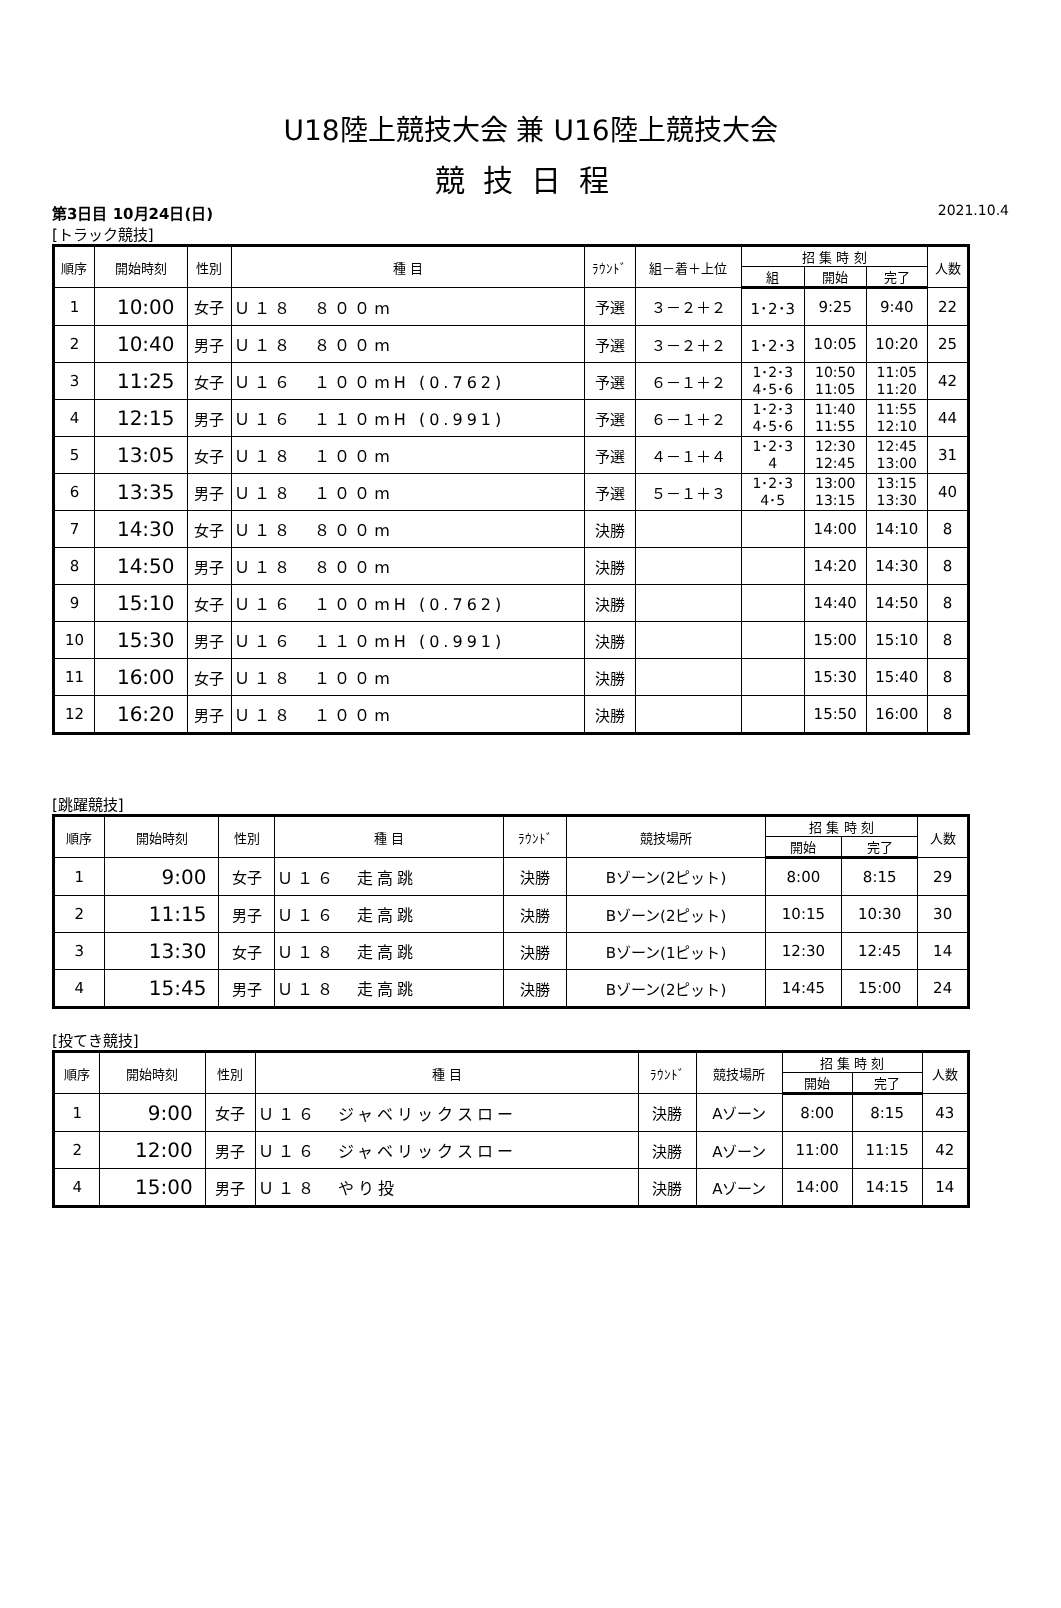U18陸上競技大会 兼 U16陸上競技大会
競技日程
第3日目 10月24日(日) 2021.10.4
[トラック競技]
| 順序 | 開始時刻 | 性別 | 種 目 | ﾗｳﾝﾄﾞ | 組－着＋上位 | 招 集 時 刻 | | | 人数 |
| --- | --- | --- | --- | --- | --- | --- | --- | --- | --- |
| | | | | | | 組 | 開始 | 完了 | |
| 1 | 10:00 | 女子 | Ｕ１８ ８００m | 予選 | ３－２＋２ | 1･2･3 | 9:25 | 9:40 | 22 |
| 2 | 10:40 | 男子 | Ｕ１８ ８００m | 予選 | ３－２＋２ | 1･2･3 | 10:05 | 10:20 | 25 |
| 3 | 11:25 | 女子 | Ｕ１６ １００mH (0.762) | 予選 | ６－１＋２ | 1･2･3 4･5･6 | 10:50 11:05 | 11:05 11:20 | 42 |
| 4 | 12:15 | 男子 | Ｕ１６ １１０mH (0.991) | 予選 | ６－１＋２ | 1･2･3 4･5･6 | 11:40 11:55 | 11:55 12:10 | 44 |
| 5 | 13:05 | 女子 | Ｕ１８ １００m | 予選 | ４－１＋４ | 1･2･3 4 | 12:30 12:45 | 12:45 13:00 | 31 |
| 6 | 13:35 | 男子 | Ｕ１８ １００m | 予選 | ５－１＋３ | 1･2･3 4･5 | 13:00 13:15 | 13:15 13:30 | 40 |
| 7 | 14:30 | 女子 | Ｕ１８ ８００m | 決勝 | | | 14:00 | 14:10 | 8 |
| 8 | 14:50 | 男子 | Ｕ１８ ８００m | 決勝 | | | 14:20 | 14:30 | 8 |
| 9 | 15:10 | 女子 | Ｕ１６ １００mH (0.762) | 決勝 | | | 14:40 | 14:50 | 8 |
| 10 | 15:30 | 男子 | Ｕ１６ １１０mH (0.991) | 決勝 | | | 15:00 | 15:10 | 8 |
| 11 | 16:00 | 女子 | Ｕ１８ １００m | 決勝 | | | 15:30 | 15:40 | 8 |
| 12 | 16:20 | 男子 | Ｕ１８ １００m | 決勝 | | | 15:50 | 16:00 | 8 |
[跳躍競技]
| 順序 | 開始時刻 | 性別 | 種 目 | ﾗｳﾝﾄﾞ | 競技場所 | 招 集 時 刻 | | 人数 |
| --- | --- | --- | --- | --- | --- | --- | --- | --- |
| | | | | | | 開始 | 完了 | |
| 1 | 9:00 | 女子 | Ｕ１６ 走高跳 | 決勝 | Bゾーン(2ピット) | 8:00 | 8:15 | 29 |
| 2 | 11:15 | 男子 | Ｕ１６ 走高跳 | 決勝 | Bゾーン(2ピット) | 10:15 | 10:30 | 30 |
| 3 | 13:30 | 女子 | Ｕ１８ 走高跳 | 決勝 | Bゾーン(1ピット) | 12:30 | 12:45 | 14 |
| 4 | 15:45 | 男子 | Ｕ１８ 走高跳 | 決勝 | Bゾーン(2ピット) | 14:45 | 15:00 | 24 |
[投てき競技]
| 順序 | 開始時刻 | 性別 | 種 目 | ﾗｳﾝﾄﾞ | 競技場所 | 招 集 時 刻 | | 人数 |
| --- | --- | --- | --- | --- | --- | --- | --- | --- |
| | | | | | | 開始 | 完了 | |
| 1 | 9:00 | 女子 | Ｕ１６ ジャベリックスロー | 決勝 | Aゾーン | 8:00 | 8:15 | 43 |
| 2 | 12:00 | 男子 | Ｕ１６ ジャベリックスロー | 決勝 | Aゾーン | 11:00 | 11:15 | 42 |
| 4 | 15:00 | 男子 | Ｕ１８ やり投 | 決勝 | Aゾーン | 14:00 | 14:15 | 14 |